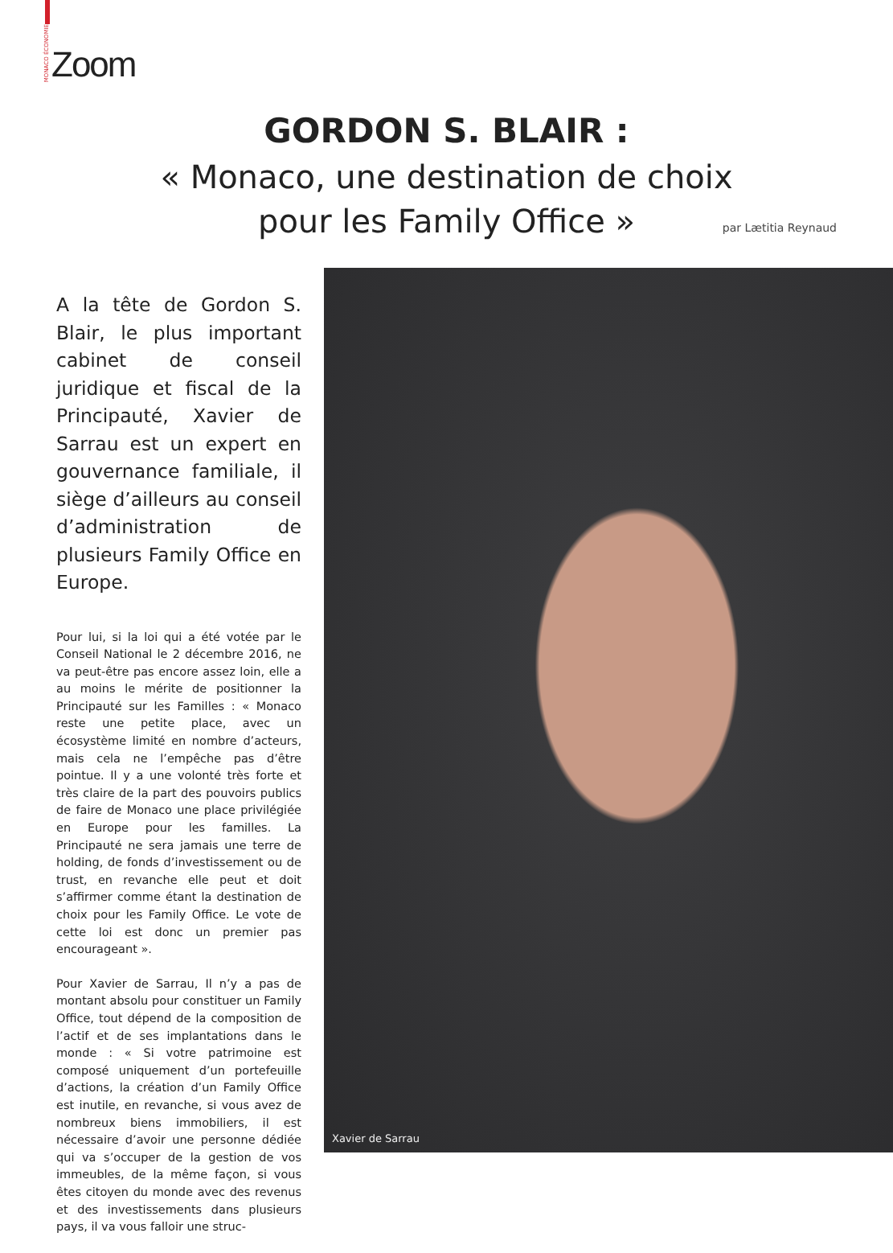MONACO ÉCONOMIE Zoom
GORDON S. BLAIR :
« Monaco, une destination de choix
pour les Family Office »
par Lætitia Reynaud
A la tête de Gordon S. Blair, le plus important cabinet de conseil juridique et fiscal de la Principauté, Xavier de Sarrau est un expert en gouvernance familiale, il siège d’ailleurs au conseil d’administration de plusieurs Family Office en Europe.
Pour lui, si la loi qui a été votée par le Conseil National le 2 décembre 2016, ne va peut-être pas encore assez loin, elle a au moins le mérite de positionner la Principauté sur les Familles : « Monaco reste une petite place, avec un écosystème limité en nombre d’acteurs, mais cela ne l’empêche pas d’être pointue. Il y a une volonté très forte et très claire de la part des pouvoirs publics de faire de Monaco une place privilégiée en Europe pour les familles. La Principauté ne sera jamais une terre de holding, de fonds d’investissement ou de trust, en revanche elle peut et doit s’affirmer comme étant la destination de choix pour les Family Office. Le vote de cette loi est donc un premier pas encourageant ».
Pour Xavier de Sarrau, Il n’y a pas de montant absolu pour constituer un Family Office, tout dépend de la composition de l’actif et de ses implantations dans le monde : « Si votre patrimoine est composé uniquement d’un portefeuille d’actions, la création d’un Family Office est inutile, en revanche, si vous avez de nombreux biens immobiliers, il est nécessaire d’avoir une personne dédiée qui va s’occuper de la gestion de vos immeubles, de la même façon, si vous êtes citoyen du monde avec des revenus et des investissements dans plusieurs pays, il va vous falloir une struc-
Xavier de Sarrau